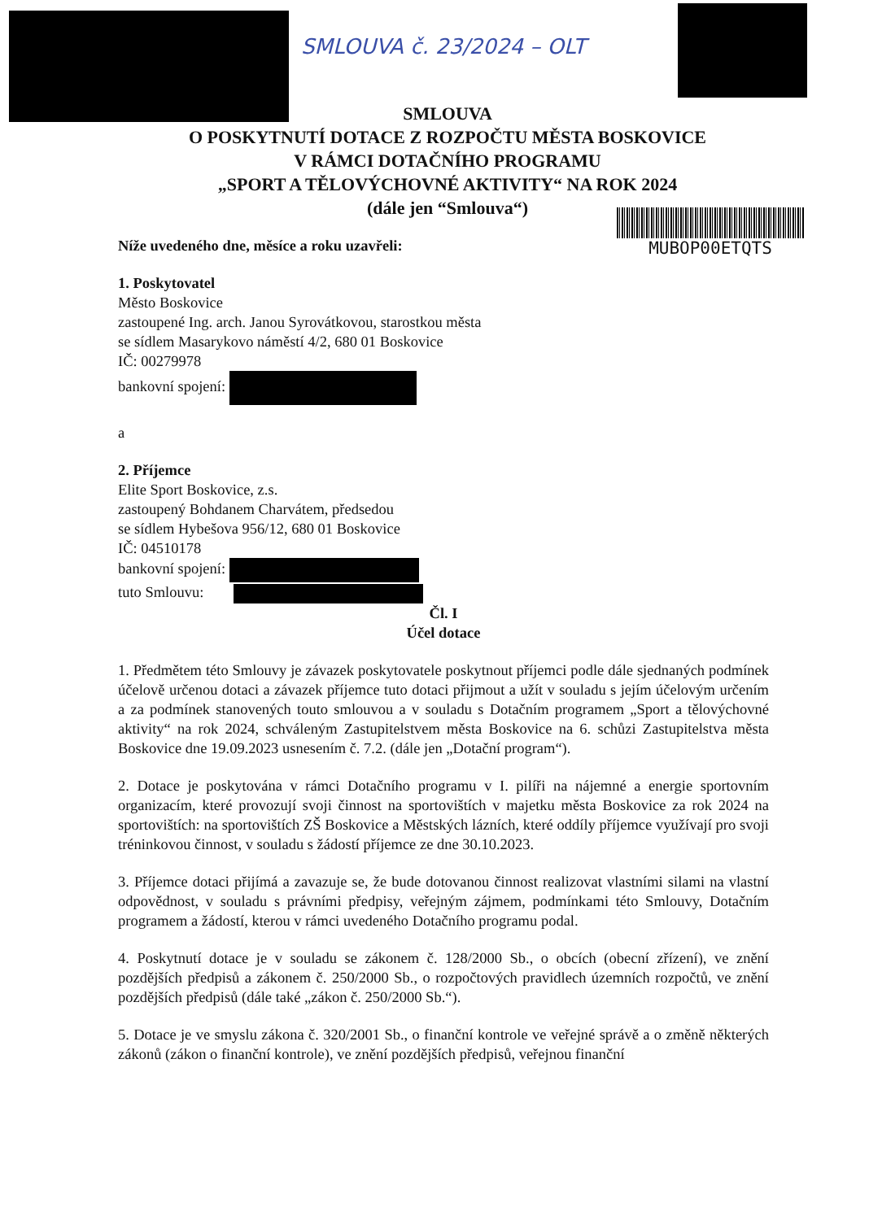SMLOUVA č. 23/2024 – OLT
SMLOUVA
O POSKYTNUTÍ DOTACE Z ROZPOČTU MĚSTA BOSKOVICE
V RÁMCI DOTAČNÍHO PROGRAMU
„SPORT A TĚLOVÝCHOVNÉ AKTIVITY“ NA ROK 2024
(dále jen “Smlouva“)
MUBOP00ETQTS
Níže uvedeného dne, měsíce a roku uzavřeli:
1. Poskytovatel
Město Boskovice
zastoupené Ing. arch. Janou Syrovátkovou, starostkou města
se sídlem Masarykovo náměstí 4/2, 680 01 Boskovice
IČ: 00279978
bankovní spojení:
a
2. Příjemce
Elite Sport Boskovice, z.s.
zastoupený Bohdanem Charvátem, předsedou
se sídlem Hybešova 956/12, 680 01 Boskovice
IČ: 04510178
bankovní spojení:
tuto Smlouvu:
Čl. I
Účel dotace
1. Předmětem této Smlouvy je závazek poskytovatele poskytnout příjemci podle dále sjednaných podmínek účelově určenou dotaci a závazek příjemce tuto dotaci přijmout a užít v souladu s jejím účelovým určením a za podmínek stanovených touto smlouvou a v souladu s Dotačním programem „Sport a tělovýchovné aktivity“ na rok 2024, schváleným Zastupitelstvem města Boskovice na 6. schůzi Zastupitelstva města Boskovice dne 19.09.2023 usnesením č. 7.2. (dále jen „Dotační program“).
2. Dotace je poskytována v rámci Dotačního programu v I. pilíři na nájemné a energie sportovním organizacím, které provozují svoji činnost na sportovištích v majetku města Boskovice za rok 2024 na sportovištích: na sportovištích ZŠ Boskovice a Městských lázních, které oddíly příjemce využívají pro svoji tréninkovou činnost, v souladu s žádostí příjemce ze dne 30.10.2023.
3. Příjemce dotaci přijímá a zavazuje se, že bude dotovanou činnost realizovat vlastními silami na vlastní odpovědnost, v souladu s právními předpisy, veřejným zájmem, podmínkami této Smlouvy, Dotačním programem a žádostí, kterou v rámci uvedeného Dotačního programu podal.
4. Poskytnutí dotace je v souladu se zákonem č. 128/2000 Sb., o obcích (obecní zřízení), ve znění pozdějších předpisů a zákonem č. 250/2000 Sb., o rozpočtových pravidlech územních rozpočtů, ve znění pozdějších předpisů (dále také „zákon č. 250/2000 Sb.“).
5. Dotace je ve smyslu zákona č. 320/2001 Sb., o finanční kontrole ve veřejné správě a o změně některých zákonů (zákon o finanční kontrole), ve znění pozdějších předpisů, veřejnou finanční